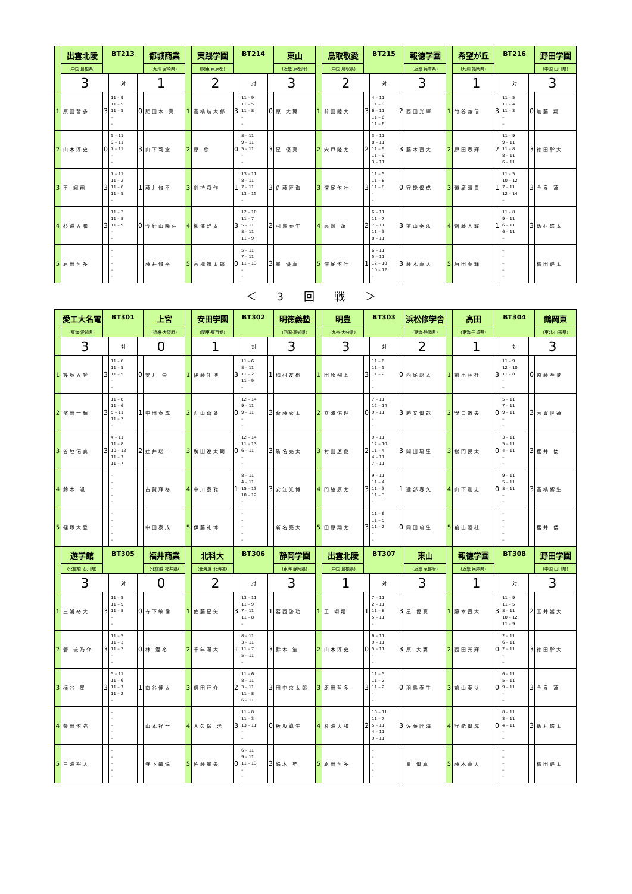| | 出雲北陵 | BT213 | | | 都城商業 | | 実践学園 | BT214 | | | 東山 | | 鳥取敬愛 | BT215 | | | 報徳学園 | | 希望が丘 | BT216 | | | 野田学園 |
| | (中国·島根県) | | | | (九州·宮崎県) | | (関東·東京都) | | | | (近畿·京都府) | | (中国·鳥取県) | | | | (近畿·兵庫県) | | (九州·福岡県) | | | | (中国·山口県) |
| | 3 | | 対 | 1 | | | 2 | | 対 | 3 | | | 2 | | 対 | 3 | | | 1 | | 対 | 3 | |
| 1 | 原田哲多 | 3 | 11 – 9 11 – 5 11 – 5 – – | 0 | 肥田木 真 | 1 | 高橋航太郎 | 3 | 11 – 9 11 – 5 11 – 8 – – | 0 | 原 大翼 | 1 | 前田陸大 | 3 | 4 – 11 11 – 9 6 – 11 11 – 6 11 – 6 | 2 | 西田光輝 | 1 | 竹谷義信 | 3 | 11 – 5 11 – 4 11 – 3 – – | 0 | 加藤 翔 |
| 2 | 山本淳史 | 0 | 5 – 11 9 – 11 7 – 11 – – | 3 | 山下莉念 | 2 | 原 悠 | 0 | 8 – 11 9 – 11 5 – 11 – – | 3 | 星 優真 | 2 | 宍戸隆太 | 2 | 3 – 11 8 – 11 11 – 9 11 – 9 3 – 11 | 3 | 藤木直大 | 2 | 原田春輝 | 2 | 11 – 9 9 – 11 11 – 8 8 – 11 6 – 11 | 3 | 徳田幹太 |
| 3 | 王 翊翔 | 3 | 7 – 11 11 – 2 11 – 6 11 – 5 – | 1 | 藤井脩平 | 3 | 剣持将作 | 1 | 13 – 11 8 – 11 7 – 11 13 – 15 – | 3 | 佐藤匠海 | 3 | 深尾侑叶 | 3 | 11 – 5 11 – 8 11 – 8 – – | 0 | 守能優成 | 3 | 道廣晴貴 | 1 | 11 – 5 10 – 12 7 – 11 12 – 14 – | 3 | 今泉 蓮 |
| 4 | 杉浦大和 | 3 | 11 – 3 11 – 8 11 – 9 – – | 0 | 今針山陽斗 | 4 | 柳澤幹太 | 3 | 12 – 10 11 – 7 5 – 11 8 – 11 11 – 9 | 2 | 羽鳥泰生 | 4 | 高嶋 蓮 | 2 | 6 – 11 11 – 7 7 – 11 11 – 3 8 – 11 | 3 | 前山奏汰 | 4 | 齋藤大耀 | 1 | 11 – 8 9 – 11 6 – 11 6 – 11 – | 3 | 飯村悠太 |
| 5 | 原田哲多 | | – – – – – | | 藤井脩平 | 5 | 高橋航太郎 | 0 | 5 – 11 7 – 11 11 – 13 – – | 3 | 星 優真 | 5 | 深尾侑叶 | 1 | 6 – 11 5 – 11 12 – 10 10 – 12 – | 3 | 藤木直大 | 5 | 原田春輝 | | – – – – – | | 徳田幹太 |
＜ 3 回 戦 ＞
| | 愛工大名電 | BT301 | | | 上宮 | | 安田学園 | BT302 | | | 明徳義塾 | | 明豊 | BT303 | | | 浜松修学舎 | | 高田 | BT304 | | | 鶴岡東 |
| | (東海·愛知県) | | | | (近畿·大阪府) | | (関東·東京都) | | | | (四国·高知県) | | (九州·大分県) | | | | (東海·静岡県) | | (東海·三重県) | | | | (東北·山形県) |
| | 3 | | 対 | 0 | | | 1 | | 対 | 3 | | | 3 | | 対 | 2 | | | 1 | | 対 | 3 | |
| 1 | 篠塚大登 | 3 | 11 – 6 11 – 5 11 – 5 – – | 0 | 安井 崇 | 1 | 伊藤礼博 | 3 | 11 – 6 8 – 11 11 – 2 11 – 9 – | 1 | 梅村友樹 | 1 | 田原翔太 | 3 | 11 – 6 11 – 5 11 – 2 – – | 0 | 西尾聡太 | 1 | 前出陸杜 | 3 | 11 – 9 12 – 10 11 – 8 – – | 0 | 遠藤唯夢 |
| 2 | 濱田一輝 | 3 | 11 – 8 11 – 6 5 – 11 11 – 3 – | 1 | 中田泰成 | 2 | 丸山蒼葉 | 0 | 12 – 14 9 – 11 9 – 11 – – | 3 | 斉藤秀太 | 2 | 立澤佑理 | 0 | 7 – 11 12 – 14 9 – 11 – – | 3 | 勝又優哉 | 2 | 野口敬央 | 0 | 5 – 11 7 – 11 9 – 11 – – | 3 | 芳賀世蓮 |
| 3 | 谷垣佑真 | 3 | 4 – 11 11 – 8 10 – 12 11 – 7 11 – 7 | 2 | 辻井聡一 | 3 | 廣田遼太朗 | 0 | 12 – 14 11 – 13 6 – 11 – – | 3 | 新名亮太 | 3 | 村田遼夏 | 2 | 9 – 11 12 – 10 11 – 4 4 – 11 7 – 11 | 3 | 岡田琉生 | 3 | 根門良太 | 0 | 3 – 11 5 – 11 4 – 11 – – | 3 | 櫻井 倭 |
| 4 | 鈴木 颯 | | – – – – – | | 古賀輝冬 | 4 | 中川泰雅 | 1 | 8 – 11 4 – 11 15 – 13 10 – 12 – | 3 | 安江光博 | 4 | 門脇康太 | 3 | 9 – 11 11 – 4 11 – 3 11 – 3 – | 1 | 建部春久 | 4 | 山下剛史 | 0 | 9 – 11 5 – 11 8 – 11 – – | 3 | 髙橋響生 |
| 5 | 篠塚大登 | | – – – – – | | 中田泰成 | 5 | 伊藤礼博 | | – – – – – | | 新名亮太 | 5 | 田原翔太 | 3 | 11 – 6 11 – 5 11 – 2 – – | 0 | 岡田琉生 | 5 | 前出陸杜 | | – – – – – | | 櫻井 倭 |
| | 遊学館 | BT305 | | | 福井商業 | | 北科大 | BT306 | | | 静岡学園 | | 出雲北陵 | BT307 | | | 東山 | | 報徳学園 | BT308 | | | 野田学園 |
| | (北信越·石川県) | | | | (北信越·福井県) | | (北海道·北海道) | | | | (東海·静岡県) | | (中国·島根県) | | | | (近畿·京都府) | | (近畿·兵庫県) | | | | (中国·山口県) |
| | 3 | | 対 | 0 | | | 2 | | 対 | 3 | | | 1 | | 対 | 3 | | | 1 | | 対 | 3 | |
| 1 | 三浦裕大 | 3 | 11 – 5 11 – 5 11 – 8 – – | 0 | 寺下敏倫 | 1 | 佐藤星矢 | 3 | 13 – 11 11 – 9 7 – 11 11 – 8 – | 1 | 葛西啓功 | 1 | 王 翊翔 | 1 | 7 – 11 2 – 11 11 – 8 5 – 11 – | 3 | 星 優真 | 1 | 藤木直大 | 3 | 11 – 9 11 – 5 8 – 11 10 – 12 11 – 9 | 2 | 玉井嵩大 |
| 2 | 管 琉乃介 | 3 | 11 – 5 11 – 3 11 – 3 – – | 0 | 林 滉裕 | 2 | 千年颯太 | 1 | 8 – 11 3 – 11 11 – 7 5 – 11 – | 3 | 鈴木 笙 | 2 | 山本淳史 | 0 | 6 – 11 9 – 11 5 – 11 – – | 3 | 原 大翼 | 2 | 西田光輝 | 0 | 2 – 11 6 – 11 2 – 11 – – | 3 | 徳田幹太 |
| 3 | 横谷 星 | 3 | 5 – 11 11 – 6 11 – 7 11 – 2 – | 1 | 南谷健太 | 3 | 信田旺介 | 2 | 11 – 6 8 – 11 3 – 11 11 – 8 6 – 11 | 3 | 田中京太郎 | 3 | 原田哲多 | 3 | 11 – 5 11 – 2 11 – 2 – – | 0 | 羽鳥泰生 | 3 | 前山奏汰 | 0 | 6 – 11 5 – 11 9 – 11 – – | 3 | 今泉 蓮 |
| 4 | 柴田侑弥 | | – – – – – | | 山本祥吾 | 4 | 大久保 洸 | 3 | 11 – 8 11 – 3 13 – 11 – – | 0 | 板坂眞生 | 4 | 杉浦大和 | 2 | 13 – 11 11 – 7 5 – 11 4 – 11 9 – 11 | 3 | 佐藤匠海 | 4 | 守能優成 | 0 | 8 – 11 3 – 11 4 – 11 – – | 3 | 飯村悠太 |
| 5 | 三浦裕大 | | – – – – – | | 寺下敏倫 | 5 | 佐藤星矢 | 0 | 6 – 11 9 – 11 11 – 13 – – | 3 | 鈴木 笙 | 5 | 原田哲多 | | – – – – – | | 星 優真 | 5 | 藤木直大 | | – – – – – | | 徳田幹太 |